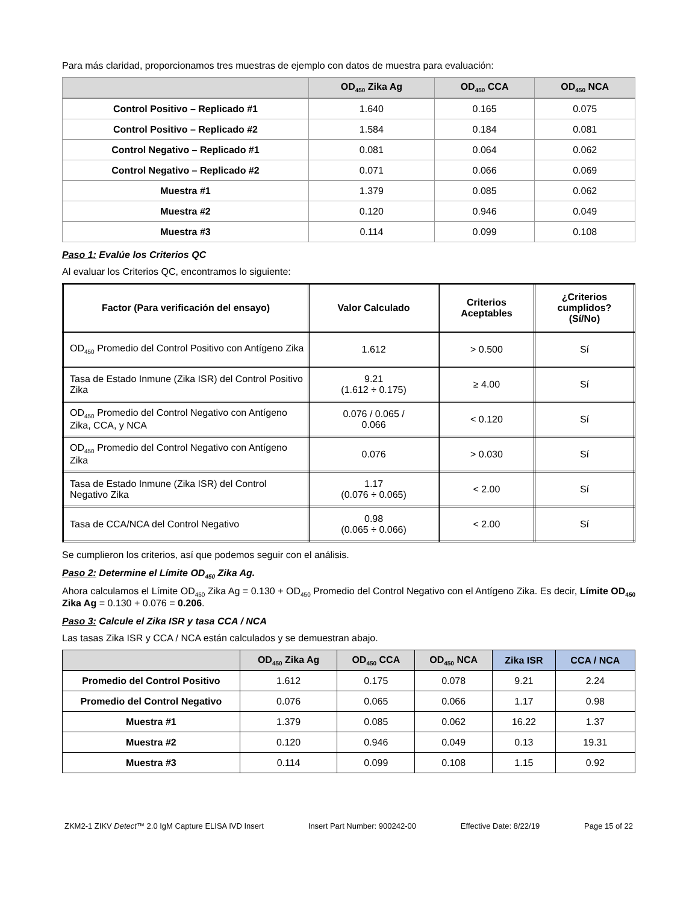Para más claridad, proporcionamos tres muestras de ejemplo con datos de muestra para evaluación:
| | OD<sub>450</sub> Zika Ag | OD<sub>450</sub> CCA | OD<sub>450</sub> NCA |
| --- | --- | --- | --- |
| Control Positivo – Replicado #1 | 1.640 | 0.165 | 0.075 |
| Control Positivo – Replicado #2 | 1.584 | 0.184 | 0.081 |
| Control Negativo – Replicado #1 | 0.081 | 0.064 | 0.062 |
| Control Negativo – Replicado #2 | 0.071 | 0.066 | 0.069 |
| Muestra #1 | 1.379 | 0.085 | 0.062 |
| Muestra #2 | 0.120 | 0.946 | 0.049 |
| Muestra #3 | 0.114 | 0.099 | 0.108 |
Paso 1: Evalúe los Criterios QC
Al evaluar los Criterios QC, encontramos lo siguiente:
| Factor (Para verificación del ensayo) | Valor Calculado | Criterios Aceptables | ¿Criterios cumplidos? (Sí/No) |
| --- | --- | --- | --- |
| OD<sub>450</sub> Promedio del Control Positivo con Antígeno Zika | 1.612 | > 0.500 | Sí |
| Tasa de Estado Inmune (Zika ISR) del Control Positivo Zika | 9.21 (1.612 ÷ 0.175) | ≥ 4.00 | Sí |
| OD<sub>450</sub> Promedio del Control Negativo con Antígeno Zika, CCA, y NCA | 0.076 / 0.065 / 0.066 | < 0.120 | Sí |
| OD<sub>450</sub> Promedio del Control Negativo con Antígeno Zika | 0.076 | > 0.030 | Sí |
| Tasa de Estado Inmune (Zika ISR) del Control Negativo Zika | 1.17 (0.076 ÷ 0.065) | < 2.00 | Sí |
| Tasa de CCA/NCA del Control Negativo | 0.98 (0.065 ÷ 0.066) | < 2.00 | Sí |
Se cumplieron los criterios, así que podemos seguir con el análisis.
Paso 2: Determine el Límite OD<sub>450</sub> Zika Ag.
Ahora calculamos el Límite OD<sub>450</sub> Zika Ag = 0.130 + OD<sub>450</sub> Promedio del Control Negativo con el Antígeno Zika. Es decir, Límite OD<sub>450</sub> Zika Ag = 0.130 + 0.076 = 0.206.
Paso 3: Calcule el Zika ISR y tasa CCA / NCA
Las tasas Zika ISR y CCA / NCA están calculados y se demuestran abajo.
| | OD<sub>450</sub> Zika Ag | OD<sub>450</sub> CCA | OD<sub>450</sub> NCA | Zika ISR | CCA / NCA |
| --- | --- | --- | --- | --- | --- |
| Promedio del Control Positivo | 1.612 | 0.175 | 0.078 | 9.21 | 2.24 |
| Promedio del Control Negativo | 0.076 | 0.065 | 0.066 | 1.17 | 0.98 |
| Muestra #1 | 1.379 | 0.085 | 0.062 | 16.22 | 1.37 |
| Muestra #2 | 0.120 | 0.946 | 0.049 | 0.13 | 19.31 |
| Muestra #3 | 0.114 | 0.099 | 0.108 | 1.15 | 0.92 |
ZKM2-1 ZIKV Detect™ 2.0 IgM Capture ELISA IVD Insert Insert Part Number: 900242-00 Effective Date: 8/22/19 Page 15 of 22